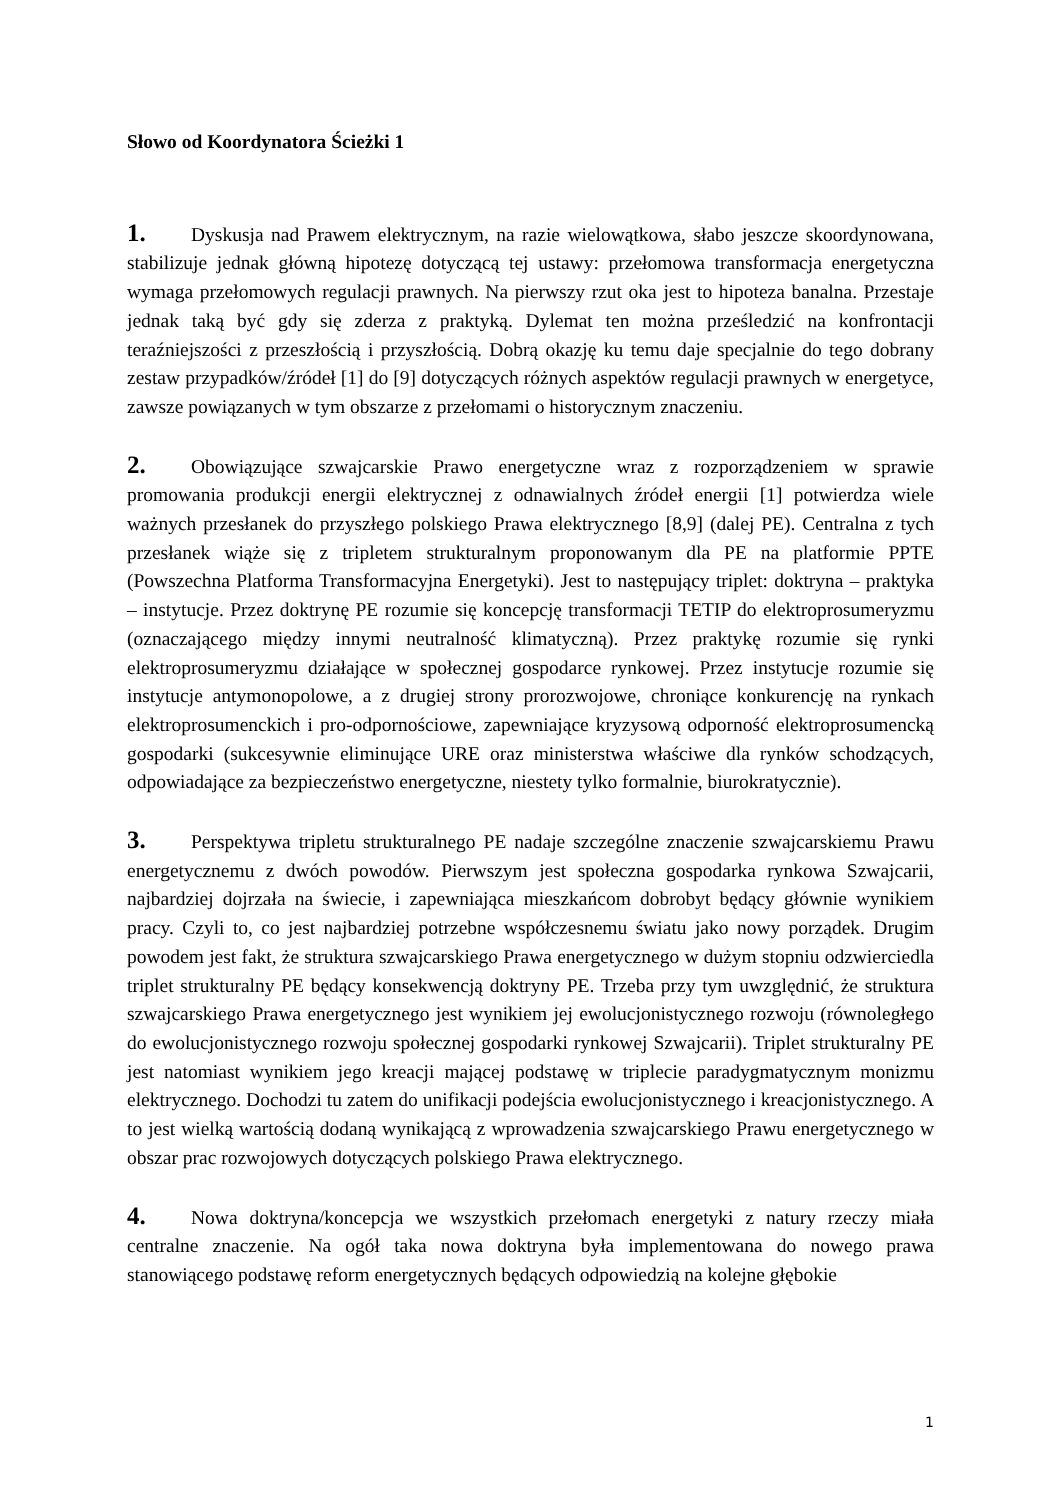Słowo od Koordynatora Ścieżki 1
1. Dyskusja nad Prawem elektrycznym, na razie wielowątkowa, słabo jeszcze skoordynowana, stabilizuje jednak główną hipotezę dotyczącą tej ustawy: przełomowa transformacja energetyczna wymaga przełomowych regulacji prawnych. Na pierwszy rzut oka jest to hipoteza banalna. Przestaje jednak taką być gdy się zderza z praktyką. Dylemat ten można prześledzić na konfrontacji teraźniejszości z przeszłością i przyszłością. Dobrą okazję ku temu daje specjalnie do tego dobrany zestaw przypadków/źródeł [1] do [9] dotyczących różnych aspektów regulacji prawnych w energetyce, zawsze powiązanych w tym obszarze z przełomami o historycznym znaczeniu.
2. Obowiązujące szwajcarskie Prawo energetyczne wraz z rozporządzeniem w sprawie promowania produkcji energii elektrycznej z odnawialnych źródeł energii [1] potwierdza wiele ważnych przesłanek do przyszłego polskiego Prawa elektrycznego [8,9] (dalej PE). Centralna z tych przesłanek wiąże się z tripletem strukturalnym proponowanym dla PE na platformie PPTE (Powszechna Platforma Transformacyjna Energetyki). Jest to następujący triplet: doktryna – praktyka – instytucje. Przez doktrynę PE rozumie się koncepcję transformacji TETIP do elektroprosumeryzmu (oznaczającego między innymi neutralność klimatyczną). Przez praktykę rozumie się rynki elektroprosumeryzmu działające w społecznej gospodarce rynkowej. Przez instytucje rozumie się instytucje antymonopolowe, a z drugiej strony prorozwojowe, chroniące konkurencję na rynkach elektroprosumenckich i pro-odpornościowe, zapewniające kryzysową odporność elektroprosumencką gospodarki (sukcesywnie eliminujące URE oraz ministerstwa właściwe dla rynków schodzących, odpowiadające za bezpieczeństwo energetyczne, niestety tylko formalnie, biurokratycznie).
3. Perspektywa tripletu strukturalnego PE nadaje szczególne znaczenie szwajcarskiemu Prawu energetycznemu z dwóch powodów. Pierwszym jest społeczna gospodarka rynkowa Szwajcarii, najbardziej dojrzała na świecie, i zapewniająca mieszkańcom dobrobyt będący głównie wynikiem pracy. Czyli to, co jest najbardziej potrzebne współczesnemu światu jako nowy porządek. Drugim powodem jest fakt, że struktura szwajcarskiego Prawa energetycznego w dużym stopniu odzwierciedla triplet strukturalny PE będący konsekwencją doktryny PE. Trzeba przy tym uwzględnić, że struktura szwajcarskiego Prawa energetycznego jest wynikiem jej ewolucjonistycznego rozwoju (równoległego do ewolucjonistycznego rozwoju społecznej gospodarki rynkowej Szwajcarii). Triplet strukturalny PE jest natomiast wynikiem jego kreacji mającej podstawę w triplecie paradygmatycznym monizmu elektrycznego. Dochodzi tu zatem do unifikacji podejścia ewolucjonistycznego i kreacjonistycznego. A to jest wielką wartością dodaną wynikającą z wprowadzenia szwajcarskiego Prawu energetycznego w obszar prac rozwojowych dotyczących polskiego Prawa elektrycznego.
4. Nowa doktryna/koncepcja we wszystkich przełomach energetyki z natury rzeczy miała centralne znaczenie. Na ogół taka nowa doktryna była implementowana do nowego prawa stanowiącego podstawę reform energetycznych będących odpowiedzią na kolejne głębokie
1